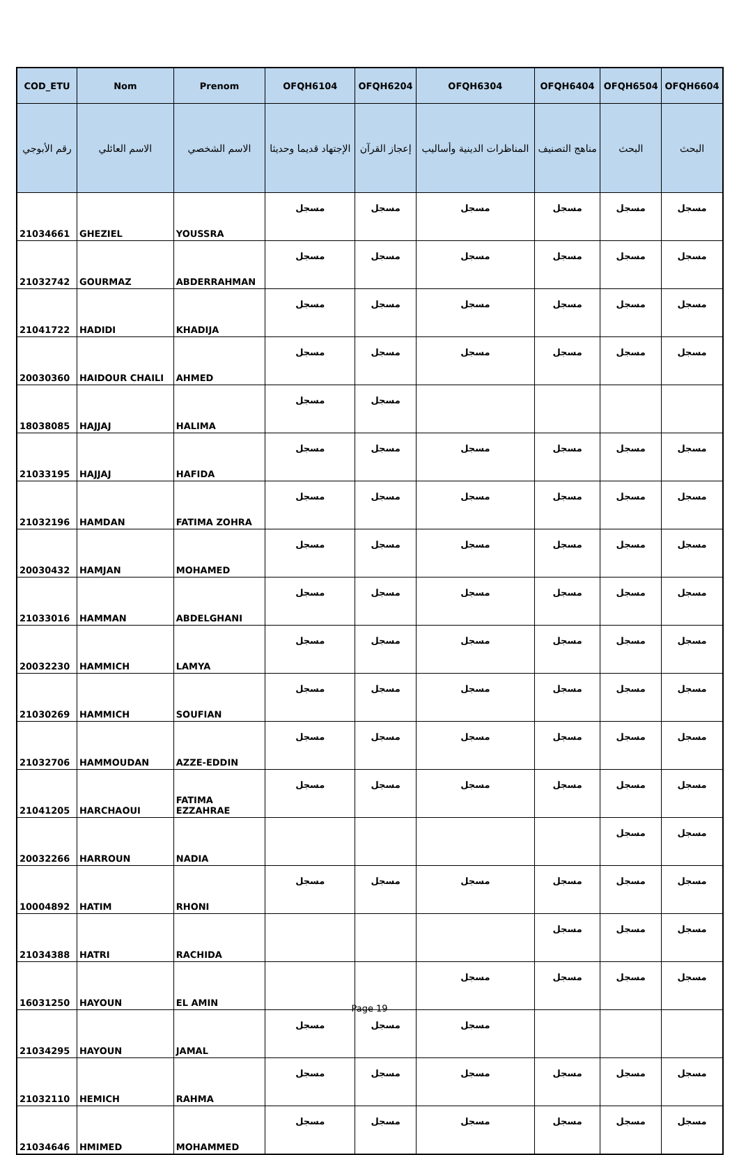| COD_ETU | Nom | Prenom | OFQH6104 | OFQH6204 | OFQH6304 | OFQH6404 | OFQH6504 | OFQH6604 |
| --- | --- | --- | --- | --- | --- | --- | --- | --- |
| رقم الأبوجي | الاسم العائلي | الاسم الشخصي | الإجتهاد قديما وحديثا | إعجاز القرآن | المناظرات الدينية وأساليب | مناهج التصنيف | البحث | البحث |
| 21034661 | GHEZIEL | YOUSSRA | مسجل | مسجل | مسجل | مسجل | مسجل | مسجل |
| 21032742 | GOURMAZ | ABDERRAHMAN | مسجل | مسجل | مسجل | مسجل | مسجل | مسجل |
| 21041722 | HADIDI | KHADIJA | مسجل | مسجل | مسجل | مسجل | مسجل | مسجل |
| 20030360 | HAIDOUR CHAILI | AHMED | مسجل | مسجل | مسجل | مسجل | مسجل | مسجل |
| 18038085 | HAJJAJ | HALIMA | مسجل | مسجل | | | | |
| 21033195 | HAJJAJ | HAFIDA | مسجل | مسجل | مسجل | مسجل | مسجل | مسجل |
| 21032196 | HAMDAN | FATIMA ZOHRA | مسجل | مسجل | مسجل | مسجل | مسجل | مسجل |
| 20030432 | HAMJAN | MOHAMED | مسجل | مسجل | مسجل | مسجل | مسجل | مسجل |
| 21033016 | HAMMAN | ABDELGHANI | مسجل | مسجل | مسجل | مسجل | مسجل | مسجل |
| 20032230 | HAMMICH | LAMYA | مسجل | مسجل | مسجل | مسجل | مسجل | مسجل |
| 21030269 | HAMMICH | SOUFIAN | مسجل | مسجل | مسجل | مسجل | مسجل | مسجل |
| 21032706 | HAMMOUDAN | AZZE-EDDIN | مسجل | مسجل | مسجل | مسجل | مسجل | مسجل |
| 21041205 | HARCHAOUI | FATIMA EZZAHRAE | مسجل | مسجل | مسجل | مسجل | مسجل | مسجل |
| 20032266 | HARROUN | NADIA | | | | | مسجل | مسجل |
| 10004892 | HATIM | RHONI | مسجل | مسجل | مسجل | مسجل | مسجل | مسجل |
| 21034388 | HATRI | RACHIDA | | | | مسجل | مسجل | مسجل |
| 16031250 | HAYOUN | EL AMIN | | | مسجل | مسجل | مسجل | مسجل |
| 21034295 | HAYOUN | JAMAL | مسجل | مسجل | مسجل | | | |
| 21032110 | HEMICH | RAHMA | مسجل | مسجل | مسجل | مسجل | مسجل | مسجل |
| 21034646 | HMIMED | MOHAMMED | مسجل | مسجل | مسجل | مسجل | مسجل | مسجل |
Page 19